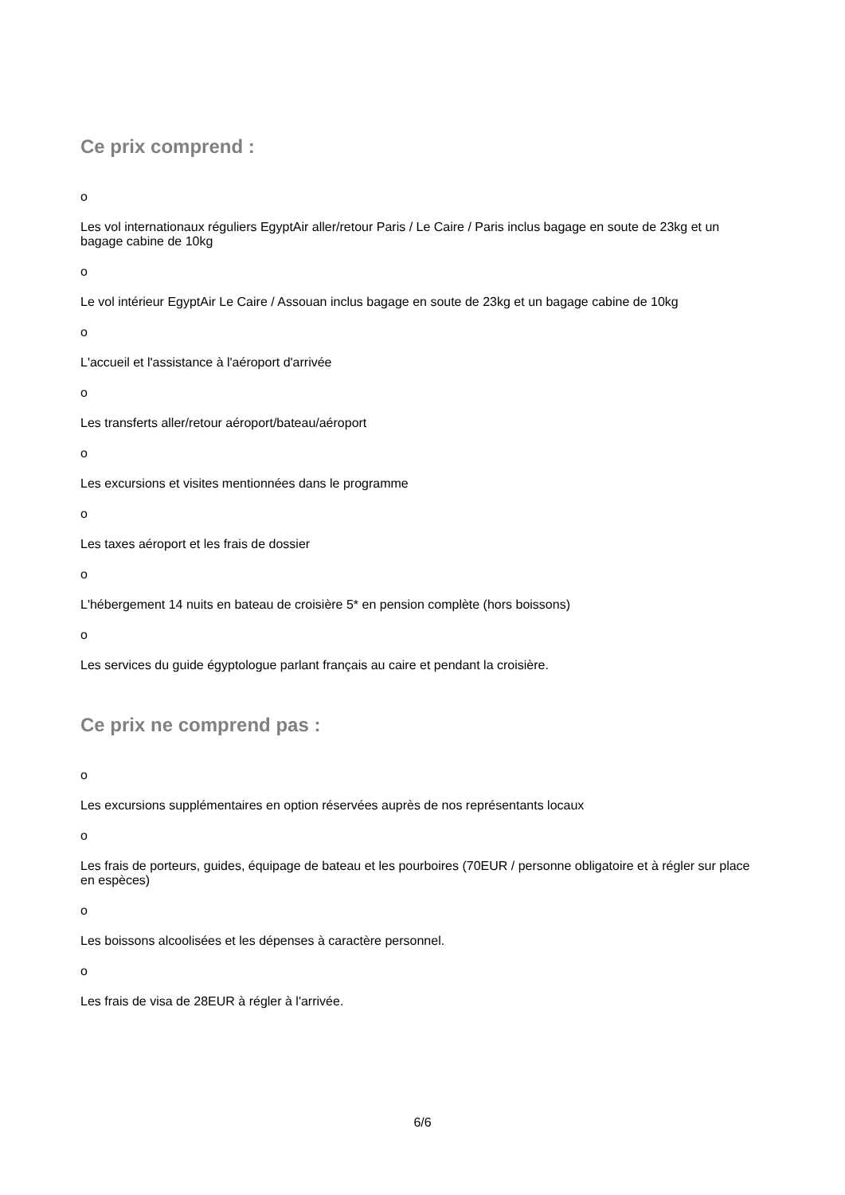Ce prix comprend :
o
Les vol internationaux réguliers EgyptAir aller/retour Paris / Le Caire / Paris inclus bagage en soute de 23kg et un bagage cabine de 10kg
o
Le vol intérieur EgyptAir Le Caire / Assouan inclus bagage en soute de 23kg et un bagage cabine de 10kg
o
L'accueil et l'assistance à l'aéroport d'arrivée
o
Les transferts aller/retour aéroport/bateau/aéroport
o
Les excursions et visites mentionnées dans le programme
o
Les taxes aéroport et les frais de dossier
o
L'hébergement 14 nuits en bateau de croisière 5* en pension complète (hors boissons)
o
Les services du guide égyptologue parlant français au caire et pendant la croisière.
Ce prix ne comprend pas :
o
Les excursions supplémentaires en option réservées auprès de nos représentants locaux
o
Les frais de porteurs, guides, équipage de bateau et les pourboires (70EUR / personne obligatoire et à régler sur place en espèces)
o
Les boissons alcoolisées et les dépenses à caractère personnel.
o
Les frais de visa de 28EUR à régler à l'arrivée.
6/6